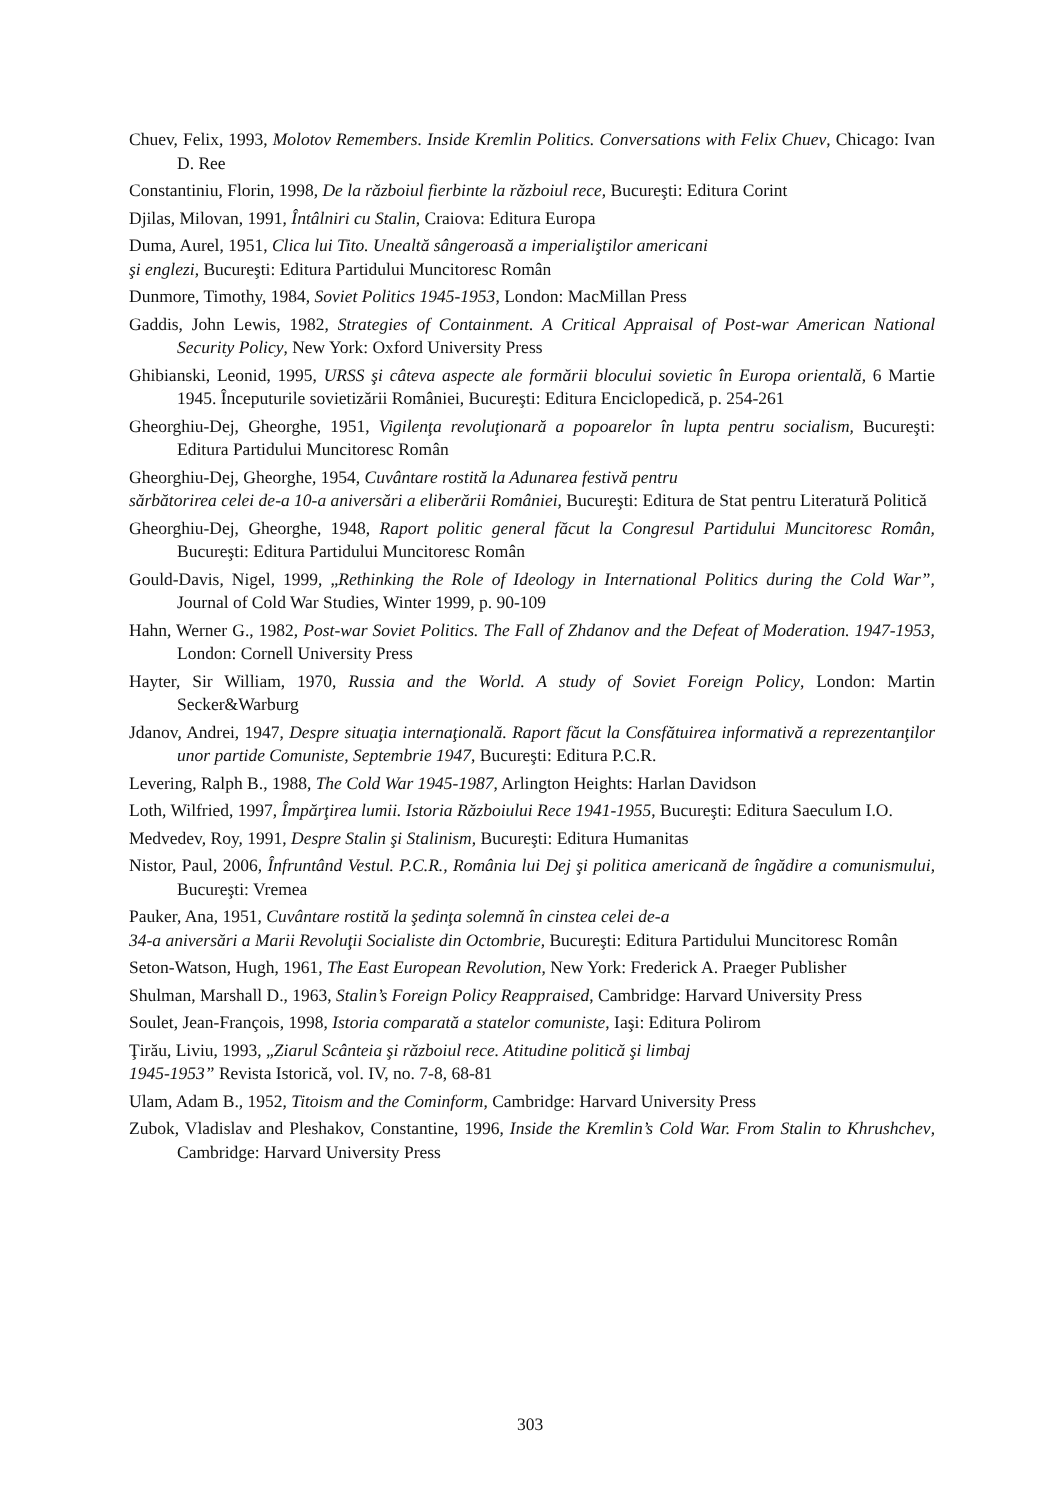Chuev, Felix, 1993, Molotov Remembers. Inside Kremlin Politics. Conversations with Felix Chuev, Chicago: Ivan D. Ree
Constantiniu, Florin, 1998, De la războiul fierbinte la războiul rece, Bucureşti: Editura Corint
Djilas, Milovan, 1991, Întâlniri cu Stalin, Craiova: Editura Europa
Duma, Aurel, 1951, Clica lui Tito. Unealtă sângeroasă a imperialiştilor americani
şi englezi, Bucureşti: Editura Partidului Muncitoresc Român
Dunmore, Timothy, 1984, Soviet Politics 1945-1953, London: MacMillan Press
Gaddis, John Lewis, 1982, Strategies of Containment. A Critical Appraisal of Post-war American National Security Policy, New York: Oxford University Press
Ghibianski, Leonid, 1995, URSS şi câteva aspecte ale formării blocului sovietic în Europa orientală, 6 Martie 1945. Începuturile sovietizării României, Bucureşti: Editura Enciclopedică, p. 254-261
Gheorghiu-Dej, Gheorghe, 1951, Vigilenţa revoluţionară a popoarelor în lupta pentru socialism, Bucureşti: Editura Partidului Muncitoresc Român
Gheorghiu-Dej, Gheorghe, 1954, Cuvântare rostită la Adunarea festivă pentru
sărbătorirea celei de-a 10-a aniversări a eliberării României, Bucureşti: Editura de Stat pentru Literatură Politică
Gheorghiu-Dej, Gheorghe, 1948, Raport politic general făcut la Congresul Partidului Muncitoresc Român, Bucureşti: Editura Partidului Muncitoresc Român
Gould-Davis, Nigel, 1999, „Rethinking the Role of Ideology in International Politics during the Cold War”, Journal of Cold War Studies, Winter 1999, p. 90-109
Hahn, Werner G., 1982, Post-war Soviet Politics. The Fall of Zhdanov and the Defeat of Moderation. 1947-1953, London: Cornell University Press
Hayter, Sir William, 1970, Russia and the World. A study of Soviet Foreign Policy, London: Martin Secker&Warburg
Jdanov, Andrei, 1947, Despre situaţia internaţională. Raport făcut la Consfătuirea informativă a reprezentanţilor unor partide Comuniste, Septembrie 1947, Bucureşti: Editura P.C.R.
Levering, Ralph B., 1988, The Cold War 1945-1987, Arlington Heights: Harlan Davidson
Loth, Wilfried, 1997, Împărţirea lumii. Istoria Războiului Rece 1941-1955, Bucureşti: Editura Saeculum I.O.
Medvedev, Roy, 1991, Despre Stalin şi Stalinism, Bucureşti: Editura Humanitas
Nistor, Paul, 2006, Înfruntând Vestul. P.C.R., România lui Dej şi politica americană de îngădire a comunismului, Bucureşti: Vremea
Pauker, Ana, 1951, Cuvântare rostită la şedinţa solemnă în cinstea celei de-a
34-a aniversări a Marii Revoluţii Socialiste din Octombrie, Bucureşti: Editura Partidului Muncitoresc Român
Seton-Watson, Hugh, 1961, The East European Revolution, New York: Frederick A. Praeger Publisher
Shulman, Marshall D., 1963, Stalin’s Foreign Policy Reappraised, Cambridge: Harvard University Press
Soulet, Jean-François, 1998, Istoria comparată a statelor comuniste, Iaşi: Editura Polirom
Ţirău, Liviu, 1993, „Ziarul Scânteia şi războiul rece. Atitudine politică şi limbaj
1945-1953” Revista Istorică, vol. IV, no. 7-8, 68-81
Ulam, Adam B., 1952, Titoism and the Cominform, Cambridge: Harvard University Press
Zubok, Vladislav and Pleshakov, Constantine, 1996, Inside the Kremlin’s Cold War. From Stalin to Khrushchev, Cambridge: Harvard University Press
303